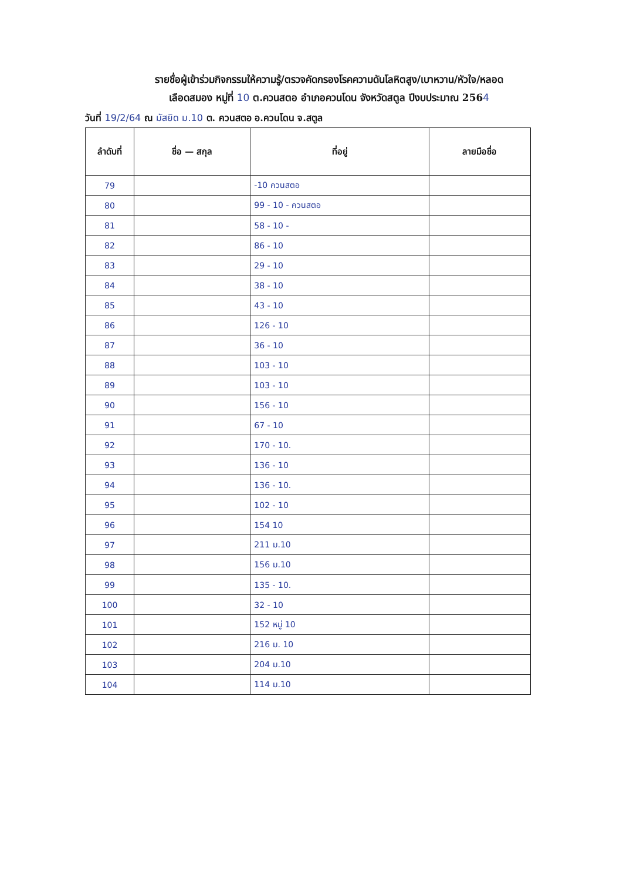รายชื่อผู้เข้าร่วมกิจกรรมให้ความรู้/ตรวจคัดกรองโรคความดันโลหิตสูง/เบาหวาน/หัวใจ/หลอด
เลือดสมอง หมู่ที่ 10 ต.ควนสตอ อำเภอควนโดน จังหวัดสตูล ปีงบประมาณ 2564
วันที่ 19/2/64 ณ มัสยิด ม.10 ต. ควนสตอ อ.ควนโดน จ.สตูล
| ลำดับที่ | ชื่อ — สกุล | ที่อยู่ | ลายมือชื่อ |
| --- | --- | --- | --- |
| 79 | | -10 ควนสตอ | |
| 80 | | 99 - 10 - ควนสตอ | |
| 81 | | 58 - 10 - | |
| 82 | | 86 - 10 | |
| 83 | | 29 - 10 | |
| 84 | | 38 - 10 | |
| 85 | | 43 - 10 | |
| 86 | | 126 - 10 | |
| 87 | | 36 - 10 | |
| 88 | | 103 - 10 | |
| 89 | | 103 - 10 | |
| 90 | | 156 - 10 | |
| 91 | | 67 - 10 | |
| 92 | | 170 - 10. | |
| 93 | | 136 - 10 | |
| 94 | | 136 - 10. | |
| 95 | | 102 - 10 | |
| 96 | | 154 10 | |
| 97 | | 211 ม.10 | |
| 98 | | 156 ม.10 | |
| 99 | | 135 - 10. | |
| 100 | | 32 - 10 | |
| 101 | | 152 หมู่ 10 | |
| 102 | | 216 ม. 10 | |
| 103 | | 204 ม.10 | |
| 104 | | 114 ม.10 | |